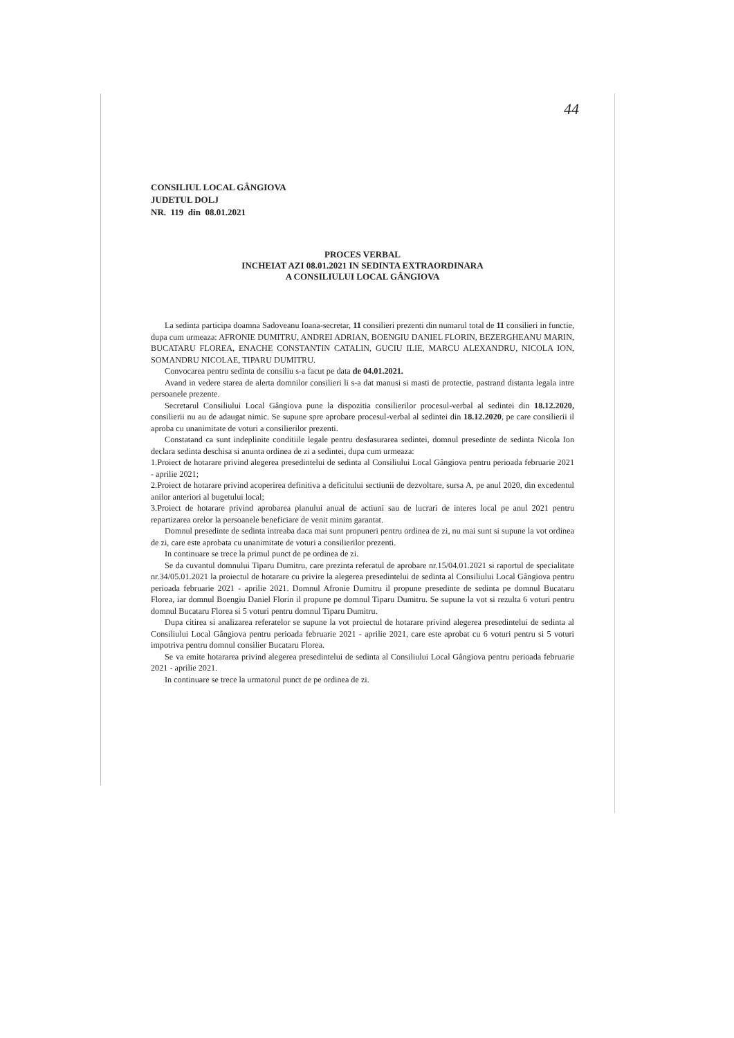44
CONSILIUL LOCAL GÂNGIOVA
JUDETUL DOLJ
NR. 119 din 08.01.2021
PROCES VERBAL
INCHEIAT AZI 08.01.2021 IN SEDINTA EXTRAORDINARA
A CONSILIULUI LOCAL GÂNGIOVA
La sedinta participa doamna Sadoveanu Ioana-secretar, 11 consilieri prezenti din numarul total de 11 consilieri in functie, dupa cum urmeaza: AFRONIE DUMITRU, ANDREI ADRIAN, BOENGIU DANIEL FLORIN, BEZERGHEANU MARIN, BUCATARU FLOREA, ENACHE CONSTANTIN CATALIN, GUCIU ILIE, MARCU ALEXANDRU, NICOLA ION, SOMANDRU NICOLAE, TIPARU DUMITRU.
Convocarea pentru sedinta de consiliu s-a facut pe data de 04.01.2021.
Avand in vedere starea de alerta domnilor consilieri li s-a dat manusi si masti de protectie, pastrand distanta legala intre persoanele prezente.
Secretarul Consiliului Local Gângiova pune la dispozitia consilierilor procesul-verbal al sedintei din 18.12.2020, consilierii nu au de adaugat nimic. Se supune spre aprobare procesul-verbal al sedintei din 18.12.2020, pe care consilierii il aproba cu unanimitate de voturi a consilierilor prezenti.
Constatand ca sunt indeplinite conditiile legale pentru desfasurarea sedintei, domnul presedinte de sedinta Nicola Ion declara sedinta deschisa si anunta ordinea de zi a sedintei, dupa cum urmeaza:
1.Proiect de hotarare privind alegerea presedintelui de sedinta al Consiliului Local Gângiova pentru perioada februarie 2021 - aprilie 2021;
2.Proiect de hotarare privind acoperirea definitiva a deficitului sectiunii de dezvoltare, sursa A, pe anul 2020, din excedentul anilor anteriori al bugetului local;
3.Proiect de hotarare privind aprobarea planului anual de actiuni sau de lucrari de interes local pe anul 2021 pentru repartizarea orelor la persoanele beneficiare de venit minim garantat.
Domnul presedinte de sedinta intreaba daca mai sunt propuneri pentru ordinea de zi, nu mai sunt si supune la vot ordinea de zi, care este aprobata cu unanimitate de voturi a consilierilor prezenti.
In continuare se trece la primul punct de pe ordinea de zi.
Se da cuvantul domnului Tiparu Dumitru, care prezinta referatul de aprobare nr.15/04.01.2021 si raportul de specialitate nr.34/05.01.2021 la proiectul de hotarare cu privire la alegerea presedintelui de sedinta al Consiliului Local Gângiova pentru perioada februarie 2021 - aprilie 2021. Domnul Afronie Dumitru il propune presedinte de sedinta pe domnul Bucataru Florea, iar domnul Boengiu Daniel Florin il propune pe domnul Tiparu Dumitru. Se supune la vot si rezulta 6 voturi pentru domnul Bucataru Florea si 5 voturi pentru domnul Tiparu Dumitru.
Dupa citirea si analizarea referatelor se supune la vot proiectul de hotarare privind alegerea presedintelui de sedinta al Consiliului Local Gângiova pentru perioada februarie 2021 - aprilie 2021, care este aprobat cu 6 voturi pentru si 5 voturi impotriva pentru domnul consilier Bucataru Florea.
Se va emite hotararea privind alegerea presedintelui de sedinta al Consiliului Local Gângiova pentru perioada februarie 2021 - aprilie 2021.
In continuare se trece la urmatorul punct de pe ordinea de zi.